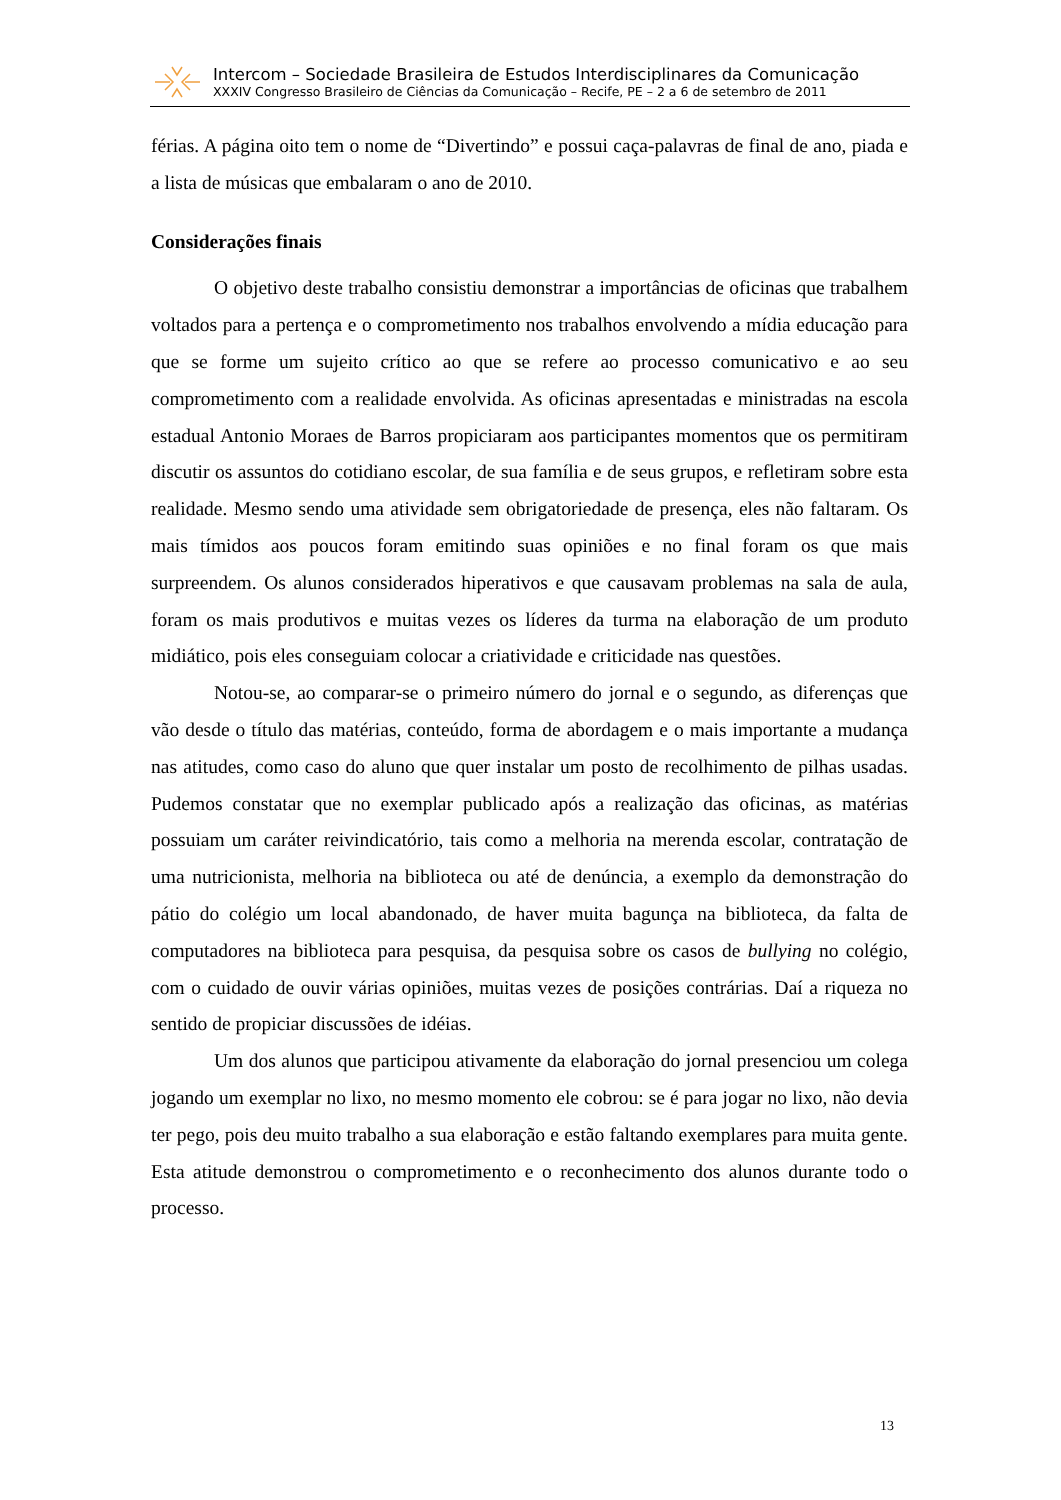Intercom – Sociedade Brasileira de Estudos Interdisciplinares da Comunicação
XXXIV Congresso Brasileiro de Ciências da Comunicação – Recife, PE – 2 a 6 de setembro de 2011
férias. A página oito tem o nome de “Divertindo” e possui caça-palavras de final de ano, piada e a lista de músicas que embalaram o ano de 2010.
Considerações finais
O objetivo deste trabalho consistiu demonstrar a importâncias de oficinas que trabalhem voltados para a pertença e o comprometimento nos trabalhos envolvendo a mídia educação para que se forme um sujeito crítico ao que se refere ao processo comunicativo e ao seu comprometimento com a realidade envolvida. As oficinas apresentadas e ministradas na escola estadual Antonio Moraes de Barros propiciaram aos participantes momentos que os permitiram discutir os assuntos do cotidiano escolar, de sua família e de seus grupos, e refletiram sobre esta realidade. Mesmo sendo uma atividade sem obrigatoriedade de presença, eles não faltaram. Os mais tímidos aos poucos foram emitindo suas opiniões e no final foram os que mais surpreendem. Os alunos considerados hiperativos e que causavam problemas na sala de aula, foram os mais produtivos e muitas vezes os líderes da turma na elaboração de um produto midiático, pois eles conseguiam colocar a criatividade e criticidade nas questões.
Notou-se, ao comparar-se o primeiro número do jornal e o segundo, as diferenças que vão desde o título das matérias, conteúdo, forma de abordagem e o mais importante a mudança nas atitudes, como caso do aluno que quer instalar um posto de recolhimento de pilhas usadas. Pudemos constatar que no exemplar publicado após a realização das oficinas, as matérias possuiam um caráter reivindicatório, tais como a melhoria na merenda escolar, contratação de uma nutricionista, melhoria na biblioteca ou até de denúncia, a exemplo da demonstração do pátio do colégio um local abandonado, de haver muita bagunça na biblioteca, da falta de computadores na biblioteca para pesquisa, da pesquisa sobre os casos de bullying no colégio, com o cuidado de ouvir várias opiniões, muitas vezes de posições contrárias. Daí a riqueza no sentido de propiciar discussões de idéias.
Um dos alunos que participou ativamente da elaboração do jornal presenciou um colega jogando um exemplar no lixo, no mesmo momento ele cobrou: se é para jogar no lixo, não devia ter pego, pois deu muito trabalho a sua elaboração e estão faltando exemplares para muita gente. Esta atitude demonstrou o comprometimento e o reconhecimento dos alunos durante todo o processo.
13